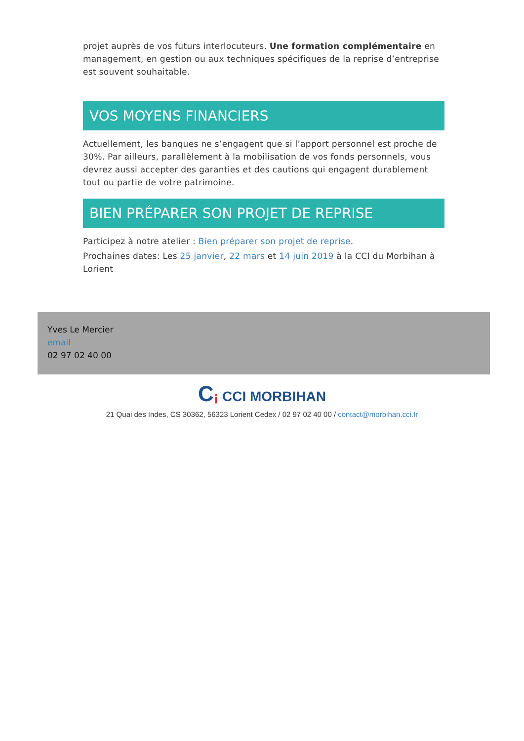projet auprès de vos futurs interlocuteurs. Une formation complémentaire en management, en gestion ou aux techniques spécifiques de la reprise d’entreprise est souvent souhaitable.
VOS MOYENS FINANCIERS
Actuellement, les banques ne s’engagent que si l’apport personnel est proche de 30%. Par ailleurs, parallèlement à la mobilisation de vos fonds personnels, vous devrez aussi accepter des garanties et des cautions qui engagent durablement tout ou partie de votre patrimoine.
BIEN PRÉPARER SON PROJET DE REPRISE
Participez à notre atelier : Bien préparer son projet de reprise.
Prochaines dates: Les 25 janvier, 22 mars et 14 juin 2019 à la CCI du Morbihan à Lorient
Yves Le Mercier
email
02 97 02 40 00
C¡ CCI MORBIHAN
21 Quai des Indes, CS 30362, 56323 Lorient Cedex / 02 97 02 40 00 / contact@morbihan.cci.fr